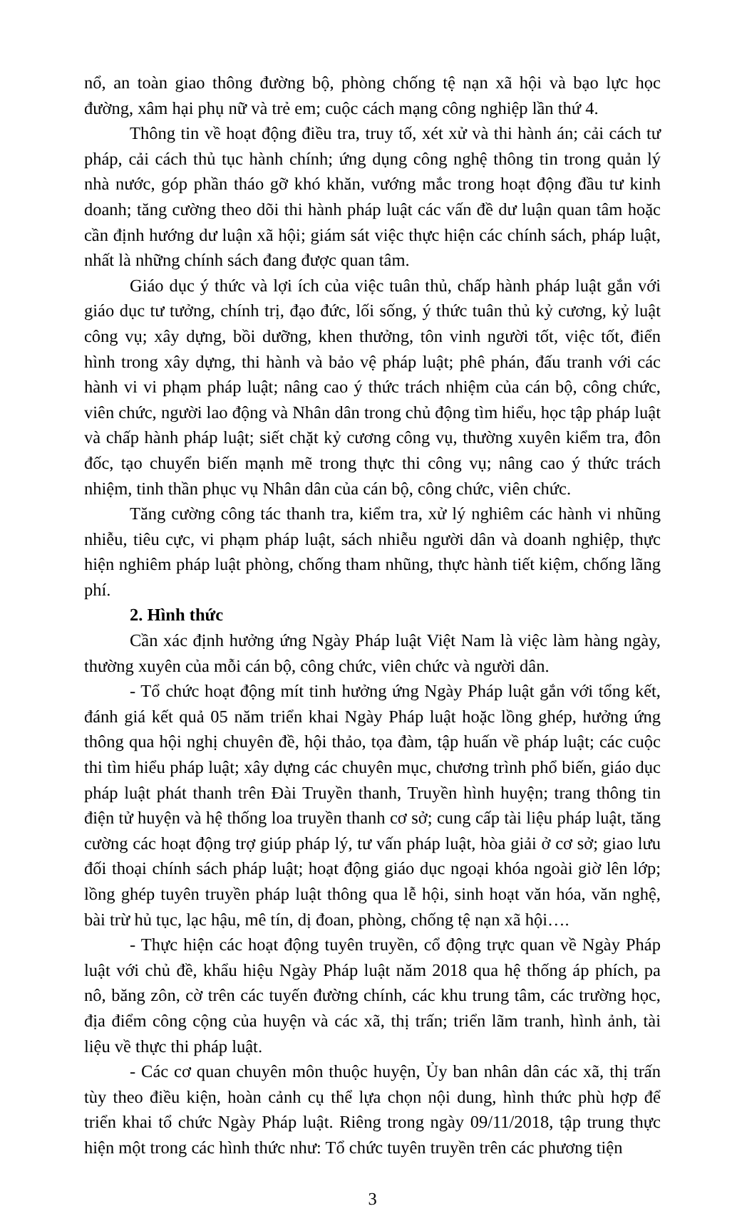nổ, an toàn giao thông đường bộ, phòng chống tệ nạn xã hội và bạo lực học đường, xâm hại phụ nữ và trẻ em; cuộc cách mạng công nghiệp lần thứ 4.
Thông tin về hoạt động điều tra, truy tố, xét xử và thi hành án; cải cách tư pháp, cải cách thủ tục hành chính; ứng dụng công nghệ thông tin trong quản lý nhà nước, góp phần tháo gỡ khó khăn, vướng mắc trong hoạt động đầu tư kinh doanh; tăng cường theo dõi thi hành pháp luật các vấn đề dư luận quan tâm hoặc cần định hướng dư luận xã hội; giám sát việc thực hiện các chính sách, pháp luật, nhất là những chính sách đang được quan tâm.
Giáo dục ý thức và lợi ích của việc tuân thủ, chấp hành pháp luật gắn với giáo dục tư tưởng, chính trị, đạo đức, lối sống, ý thức tuân thủ kỷ cương, kỷ luật công vụ; xây dựng, bồi dưỡng, khen thưởng, tôn vinh người tốt, việc tốt, điển hình trong xây dựng, thi hành và bảo vệ pháp luật; phê phán, đấu tranh với các hành vi vi phạm pháp luật; nâng cao ý thức trách nhiệm của cán bộ, công chức, viên chức, người lao động và Nhân dân trong chủ động tìm hiểu, học tập pháp luật và chấp hành pháp luật; siết chặt kỷ cương công vụ, thường xuyên kiểm tra, đôn đốc, tạo chuyển biến mạnh mẽ trong thực thi công vụ; nâng cao ý thức trách nhiệm, tinh thần phục vụ Nhân dân của cán bộ, công chức, viên chức.
Tăng cường công tác thanh tra, kiểm tra, xử lý nghiêm các hành vi nhũng nhiễu, tiêu cực, vi phạm pháp luật, sách nhiễu người dân và doanh nghiệp, thực hiện nghiêm pháp luật phòng, chống tham nhũng, thực hành tiết kiệm, chống lãng phí.
2. Hình thức
Cần xác định hưởng ứng Ngày Pháp luật Việt Nam là việc làm hàng ngày, thường xuyên của mỗi cán bộ, công chức, viên chức và người dân.
- Tổ chức hoạt động mít tinh hưởng ứng Ngày Pháp luật gắn với tổng kết, đánh giá kết quả 05 năm triển khai Ngày Pháp luật hoặc lồng ghép, hưởng ứng thông qua hội nghị chuyên đề, hội thảo, tọa đàm, tập huấn về pháp luật; các cuộc thi tìm hiểu pháp luật; xây dựng các chuyên mục, chương trình phổ biến, giáo dục pháp luật phát thanh trên Đài Truyền thanh, Truyền hình huyện; trang thông tin điện tử huyện và hệ thống loa truyền thanh cơ sở; cung cấp tài liệu pháp luật, tăng cường các hoạt động trợ giúp pháp lý, tư vấn pháp luật, hòa giải ở cơ sở; giao lưu đối thoại chính sách pháp luật; hoạt động giáo dục ngoại khóa ngoài giờ lên lớp; lồng ghép tuyên truyền pháp luật thông qua lễ hội, sinh hoạt văn hóa, văn nghệ, bài trừ hủ tục, lạc hậu, mê tín, dị đoan, phòng, chống tệ nạn xã hội….
- Thực hiện các hoạt động tuyên truyền, cổ động trực quan về Ngày Pháp luật với chủ đề, khẩu hiệu Ngày Pháp luật năm 2018 qua hệ thống áp phích, pa nô, băng zôn, cờ trên các tuyến đường chính, các khu trung tâm, các trường học, địa điểm công cộng của huyện và các xã, thị trấn; triển lãm tranh, hình ảnh, tài liệu về thực thi pháp luật.
- Các cơ quan chuyên môn thuộc huyện, Ủy ban nhân dân các xã, thị trấn tùy theo điều kiện, hoàn cảnh cụ thể lựa chọn nội dung, hình thức phù hợp để triển khai tổ chức Ngày Pháp luật. Riêng trong ngày 09/11/2018, tập trung thực hiện một trong các hình thức như: Tổ chức tuyên truyền trên các phương tiện
3